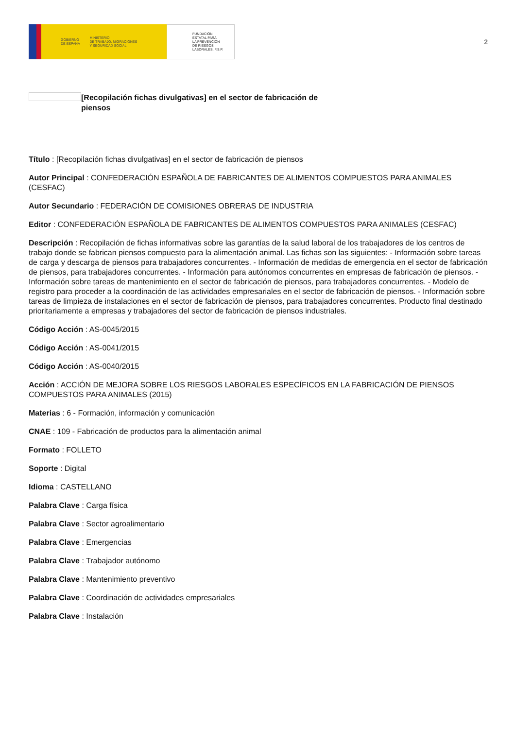GOBIERNO
DE ESPAÑA MINISTERIO
DE TRABAJO, MIGRACIONES
Y SEGURIDAD SOCIAL
FUNDACIÓN
ESTATAL PARA
LA PREVENCIÓN
DE RIESGOS
LABORALES, F.S.P.
2
[Recopilación fichas divulgativas] en el sector de fabricación de piensos
Título : [Recopilación fichas divulgativas] en el sector de fabricación de piensos
Autor Principal : CONFEDERACIÓN ESPAÑOLA DE FABRICANTES DE ALIMENTOS COMPUESTOS PARA ANIMALES (CESFAC)
Autor Secundario : FEDERACIÓN DE COMISIONES OBRERAS DE INDUSTRIA
Editor : CONFEDERACIÓN ESPAÑOLA DE FABRICANTES DE ALIMENTOS COMPUESTOS PARA ANIMALES (CESFAC)
Descripción : Recopilación de fichas informativas sobre las garantías de la salud laboral de los trabajadores de los centros de trabajo donde se fabrican piensos compuesto para la alimentación animal. Las fichas son las siguientes: - Información sobre tareas de carga y descarga de piensos para trabajadores concurrentes. - Información de medidas de emergencia en el sector de fabricación de piensos, para trabajadores concurrentes. - Información para autónomos concurrentes en empresas de fabricación de piensos. - Información sobre tareas de mantenimiento en el sector de fabricación de piensos, para trabajadores concurrentes. - Modelo de registro para proceder a la coordinación de las actividades empresariales en el sector de fabricación de piensos. - Información sobre tareas de limpieza de instalaciones en el sector de fabricación de piensos, para trabajadores concurrentes. Producto final destinado prioritariamente a empresas y trabajadores del sector de fabricación de piensos industriales.
Código Acción : AS-0045/2015
Código Acción : AS-0041/2015
Código Acción : AS-0040/2015
Acción : ACCIÓN DE MEJORA SOBRE LOS RIESGOS LABORALES ESPECÍFICOS EN LA FABRICACIÓN DE PIENSOS COMPUESTOS PARA ANIMALES (2015)
Materias : 6 - Formación, información y comunicación
CNAE : 109 - Fabricación de productos para la alimentación animal
Formato : FOLLETO
Soporte : Digital
Idioma : CASTELLANO
Palabra Clave : Carga física
Palabra Clave : Sector agroalimentario
Palabra Clave : Emergencias
Palabra Clave : Trabajador autónomo
Palabra Clave : Mantenimiento preventivo
Palabra Clave : Coordinación de actividades empresariales
Palabra Clave : Instalación